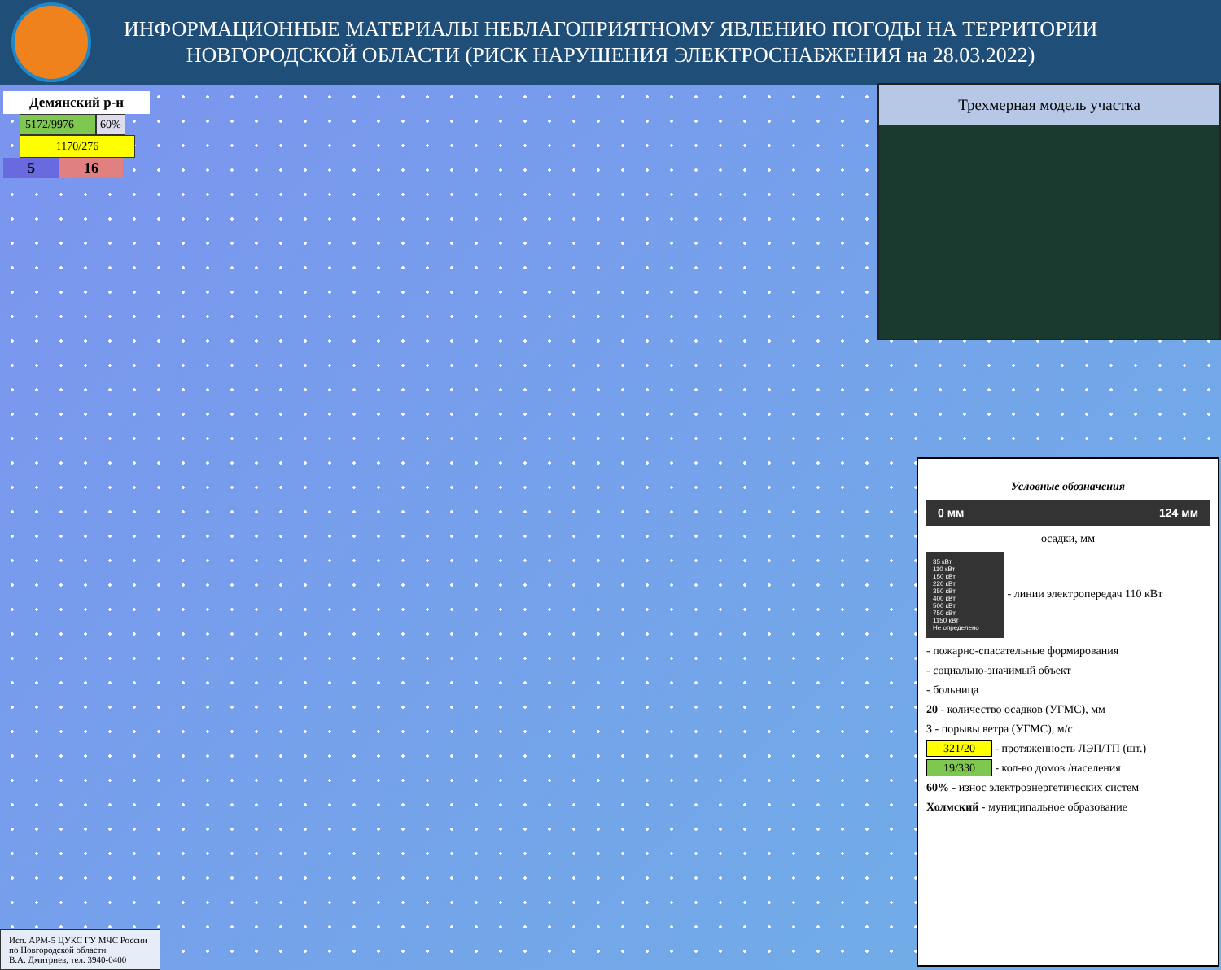ИНФОРМАЦИОННЫЕ МАТЕРИАЛЫ НЕБЛАГОПРИЯТНОМУ ЯВЛЕНИЮ ПОГОДЫ НА ТЕРРИТОРИИ
НОВГОРОДСКОЙ ОБЛАСТИ (РИСК НАРУШЕНИЯ ЭЛЕКТРОСНАБЖЕНИЯ на 28.03.2022)
Демянский р-н
5172/9976 60%
1170/276
5 16
Трехмерная модель участка
Условные обозначения
0 мм 124 мм
осадки, мм
35 кВт
110 кВт
150 кВт
220 кВт
350 кВт
400 кВт
500 кВт
750 кВт
1150 кВт
Не определено - линии электропередач 110 кВт
- пожарно-спасательные формирования
- социально-значимый объект
- больница
20 - количество осадков (УГМС), мм
3 - порывы ветра (УГМС), м/с
321/20 - протяженность ЛЭП/ТП (шт.)
19/330 - кол-во домов /населения
60% - износ электроэнергетических систем
Холмский - муниципальное образование
Исп. АРМ-5 ЦУКС ГУ МЧС России
по Новгородской области
В.А. Дмитриев, тел. 3940-0400